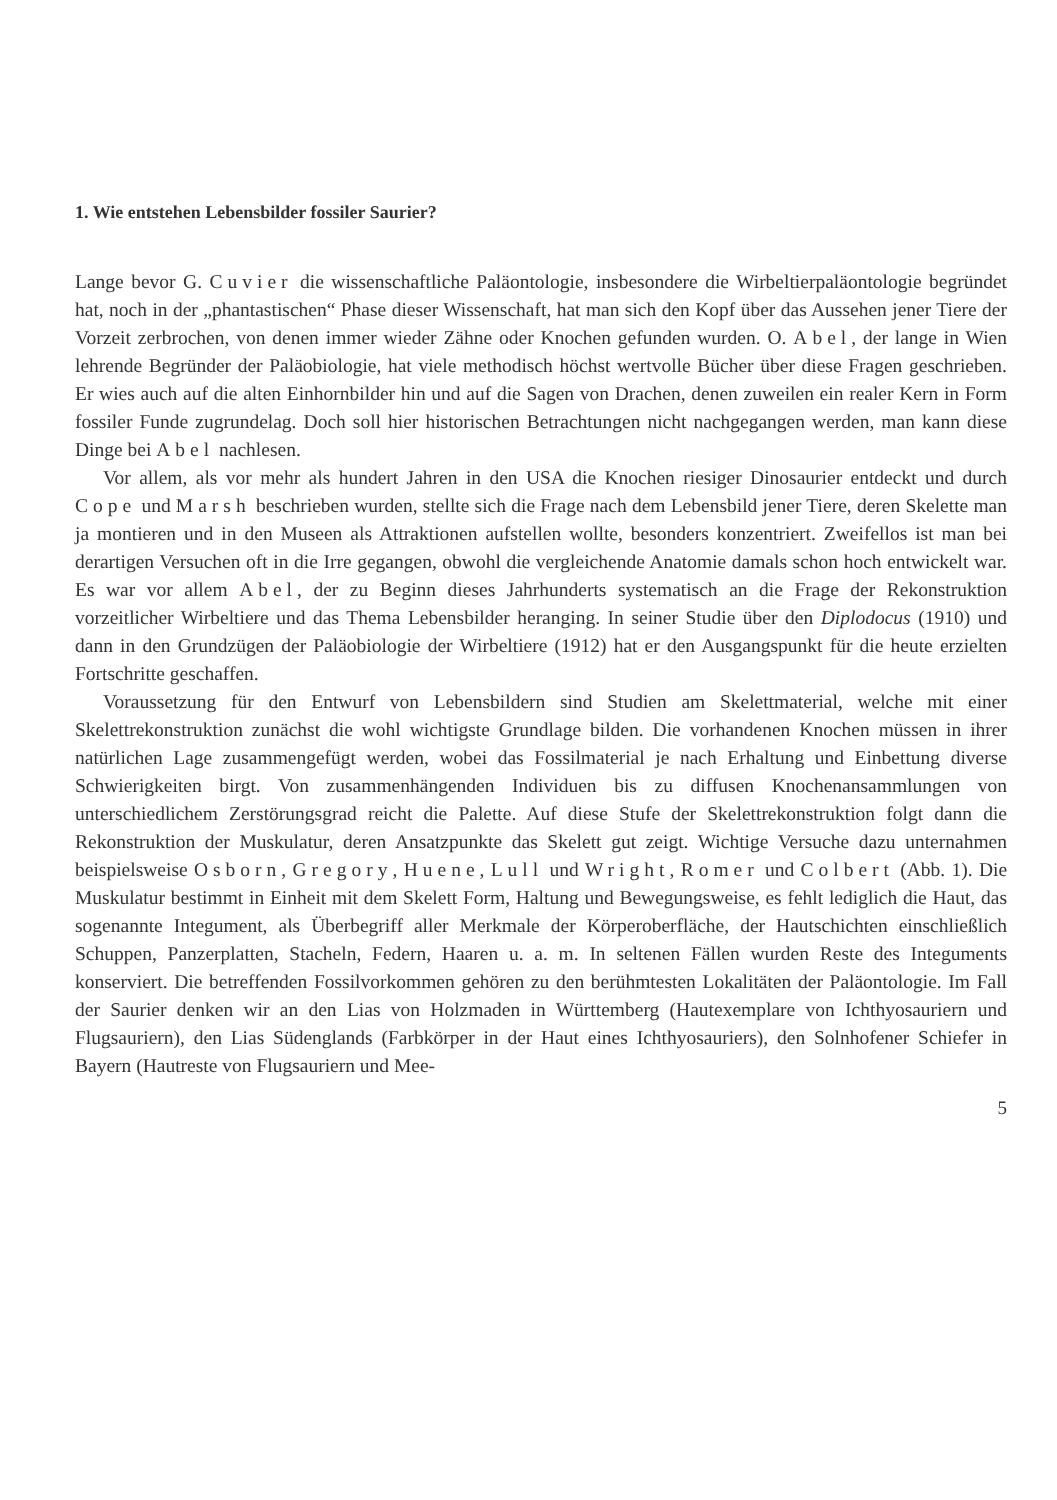1. Wie entstehen Lebensbilder fossiler Saurier?
Lange bevor G. Cuvier die wissenschaftliche Paläontologie, insbesondere die Wirbeltierpaläontologie begründet hat, noch in der „phantastischen“ Phase dieser Wissenschaft, hat man sich den Kopf über das Aussehen jener Tiere der Vorzeit zerbrochen, von denen immer wieder Zähne oder Knochen gefunden wurden. O. Abel, der lange in Wien lehrende Begründer der Paläobiologie, hat viele methodisch höchst wertvolle Bücher über diese Fragen geschrieben. Er wies auch auf die alten Einhornbilder hin und auf die Sagen von Drachen, denen zuweilen ein realer Kern in Form fossiler Funde zugrundelag. Doch soll hier historischen Betrachtungen nicht nachgegangen werden, man kann diese Dinge bei Abel nachlesen.
Vor allem, als vor mehr als hundert Jahren in den USA die Knochen riesiger Dinosaurier entdeckt und durch Cope und Marsh beschrieben wurden, stellte sich die Frage nach dem Lebensbild jener Tiere, deren Skelette man ja montieren und in den Museen als Attraktionen aufstellen wollte, besonders konzentriert. Zweifellos ist man bei derartigen Versuchen oft in die Irre gegangen, obwohl die vergleichende Anatomie damals schon hoch entwickelt war. Es war vor allem Abel, der zu Beginn dieses Jahrhunderts systematisch an die Frage der Rekonstruktion vorzeitlicher Wirbeltiere und das Thema Lebensbilder heranging. In seiner Studie über den Diplodocus (1910) und dann in den Grundzügen der Paläobiologie der Wirbeltiere (1912) hat er den Ausgangspunkt für die heute erzielten Fortschritte geschaffen.
Voraussetzung für den Entwurf von Lebensbildern sind Studien am Skelettmaterial, welche mit einer Skelettrekonstruktion zunächst die wohl wichtigste Grundlage bilden. Die vorhandenen Knochen müssen in ihrer natürlichen Lage zusammengefügt werden, wobei das Fossilmaterial je nach Erhaltung und Einbettung diverse Schwierigkeiten birgt. Von zusammenhängenden Individuen bis zu diffusen Knochenansammlungen von unterschiedlichem Zerstörungsgrad reicht die Palette. Auf diese Stufe der Skelettrekonstruktion folgt dann die Rekonstruktion der Muskulatur, deren Ansatzpunkte das Skelett gut zeigt. Wichtige Versuche dazu unternahmen beispielsweise Osborn, Gregory, Huene, Lull und Wright, Romer und Colbert (Abb. 1). Die Muskulatur bestimmt in Einheit mit dem Skelett Form, Haltung und Bewegungsweise, es fehlt lediglich die Haut, das sogenannte Integument, als Überbegriff aller Merkmale der Körperoberfläche, der Hautschichten einschließlich Schuppen, Panzerplatten, Stacheln, Federn, Haaren u. a. m. In seltenen Fällen wurden Reste des Integuments konserviert. Die betreffenden Fossilvorkommen gehören zu den berühmtesten Lokalitäten der Paläontologie. Im Fall der Saurier denken wir an den Lias von Holzmaden in Württemberg (Hautexemplare von Ichthyosauriern und Flugsauriern), den Lias Südenglands (Farbkörper in der Haut eines Ichthyosauriers), den Solnhofener Schiefer in Bayern (Hautreste von Flugsauriern und Mee-
5